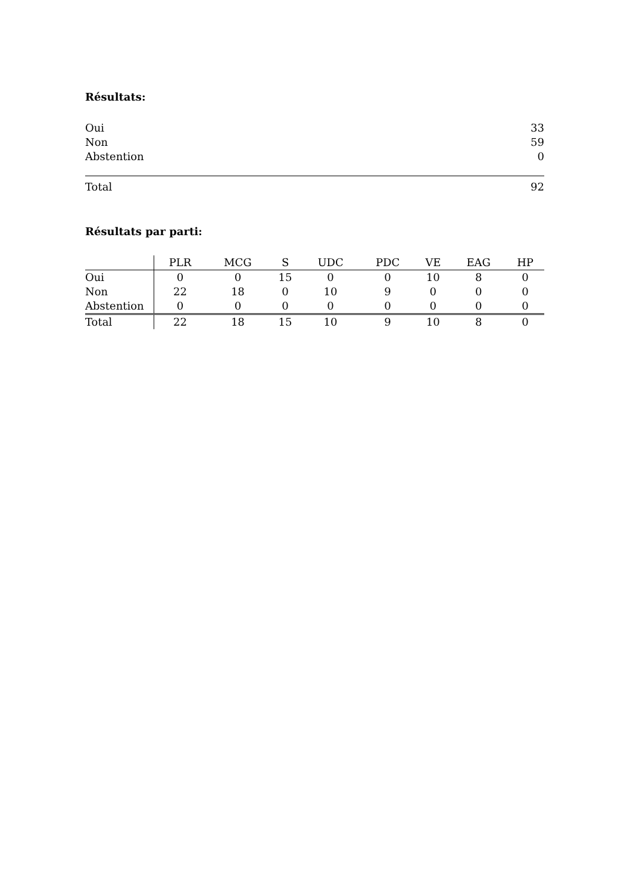Résultats:
| Oui | 33 |
| Non | 59 |
| Abstention | 0 |
| Total | 92 |
Résultats par parti:
| | PLR | MCG | S | UDC | PDC | VE | EAG | HP |
| --- | --- | --- | --- | --- | --- | --- | --- | --- |
| Oui | 0 | 0 | 15 | 0 | 0 | 10 | 8 | 0 |
| Non | 22 | 18 | 0 | 10 | 9 | 0 | 0 | 0 |
| Abstention | 0 | 0 | 0 | 0 | 0 | 0 | 0 | 0 |
| Total | 22 | 18 | 15 | 10 | 9 | 10 | 8 | 0 |